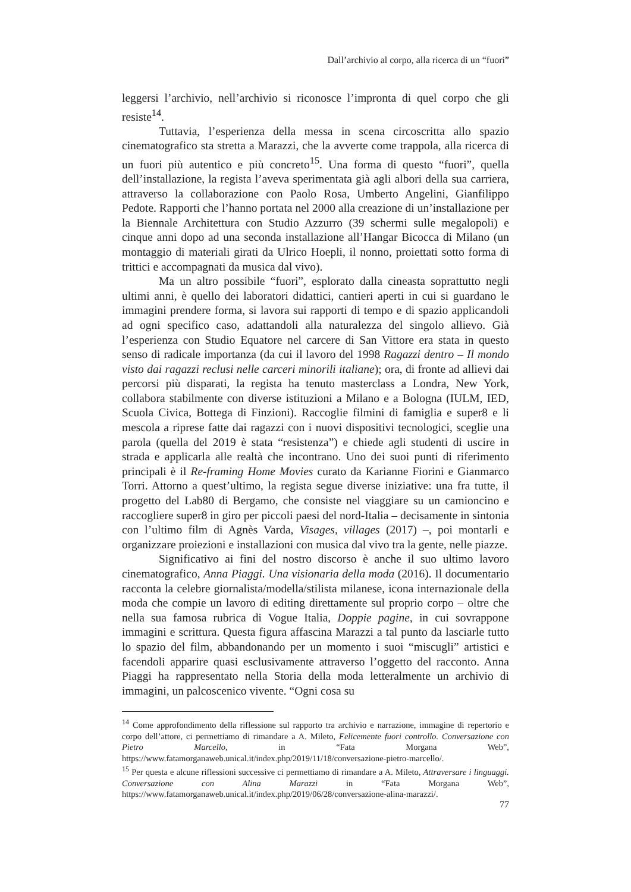Dall’archivio al corpo, alla ricerca di un “fuori”
leggersi l’archivio, nell’archivio si riconosce l’impronta di quel corpo che gli resiste<sup>14</sup>.
Tuttavia, l’esperienza della messa in scena circoscritta allo spazio cinematografico sta stretta a Marazzi, che la avverte come trappola, alla ricerca di un fuori più autentico e più concreto<sup>15</sup>. Una forma di questo “fuori”, quella dell’installazione, la regista l’aveva sperimentata già agli albori della sua carriera, attraverso la collaborazione con Paolo Rosa, Umberto Angelini, Gianfilippo Pedote. Rapporti che l’hanno portata nel 2000 alla creazione di un’installazione per la Biennale Architettura con Studio Azzurro (39 schermi sulle megalopoli) e cinque anni dopo ad una seconda installazione all’Hangar Bicocca di Milano (un montaggio di materiali girati da Ulrico Hoepli, il nonno, proiettati sotto forma di trittici e accompagnati da musica dal vivo).
Ma un altro possibile “fuori”, esplorato dalla cineasta soprattutto negli ultimi anni, è quello dei laboratori didattici, cantieri aperti in cui si guardano le immagini prendere forma, si lavora sui rapporti di tempo e di spazio applicandoli ad ogni specifico caso, adattandoli alla naturalezza del singolo allievo. Già l’esperienza con Studio Equatore nel carcere di San Vittore era stata in questo senso di radicale importanza (da cui il lavoro del 1998 Ragazzi dentro – Il mondo visto dai ragazzi reclusi nelle carceri minorili italiane); ora, di fronte ad allievi dai percorsi più disparati, la regista ha tenuto masterclass a Londra, New York, collabora stabilmente con diverse istituzioni a Milano e a Bologna (IULM, IED, Scuola Civica, Bottega di Finzioni). Raccoglie filmini di famiglia e super8 e li mescola a riprese fatte dai ragazzi con i nuovi dispositivi tecnologici, sceglie una parola (quella del 2019 è stata “resistenza”) e chiede agli studenti di uscire in strada e applicarla alle realtà che incontrano. Uno dei suoi punti di riferimento principali è il Re-framing Home Movies curato da Karianne Fiorini e Gianmarco Torri. Attorno a quest’ultimo, la regista segue diverse iniziative: una fra tutte, il progetto del Lab80 di Bergamo, che consiste nel viaggiare su un camioncino e raccogliere super8 in giro per piccoli paesi del nord-Italia – decisamente in sintonia con l’ultimo film di Agnès Varda, Visages, villages (2017) –, poi montarli e organizzare proiezioni e installazioni con musica dal vivo tra la gente, nelle piazze.
Significativo ai fini del nostro discorso è anche il suo ultimo lavoro cinematografico, Anna Piaggi. Una visionaria della moda (2016). Il documentario racconta la celebre giornalista/modella/stilista milanese, icona internazionale della moda che compie un lavoro di editing direttamente sul proprio corpo – oltre che nella sua famosa rubrica di Vogue Italia, Doppie pagine, in cui sovrappone immagini e scrittura. Questa figura affascina Marazzi a tal punto da lasciarle tutto lo spazio del film, abbandonando per un momento i suoi “miscugli” artistici e facendoli apparire quasi esclusivamente attraverso l’oggetto del racconto. Anna Piaggi ha rappresentato nella Storia della moda letteralmente un archivio di immagini, un palcoscenico vivente. “Ogni cosa su
<sup>14</sup> Come approfondimento della riflessione sul rapporto tra archivio e narrazione, immagine di repertorio e corpo dell’attore, ci permettiamo di rimandare a A. Mileto, Felicemente fuori controllo. Conversazione con Pietro Marcello, in “Fata Morgana Web”, https://www.fatamorganaweb.unical.it/index.php/2019/11/18/conversazione-pietro-marcello/.
<sup>15</sup> Per questa e alcune riflessioni successive ci permettiamo di rimandare a A. Mileto, Attraversare i linguaggi. Conversazione con Alina Marazzi in “Fata Morgana Web”, https://www.fatamorganaweb.unical.it/index.php/2019/06/28/conversazione-alina-marazzi/.
77